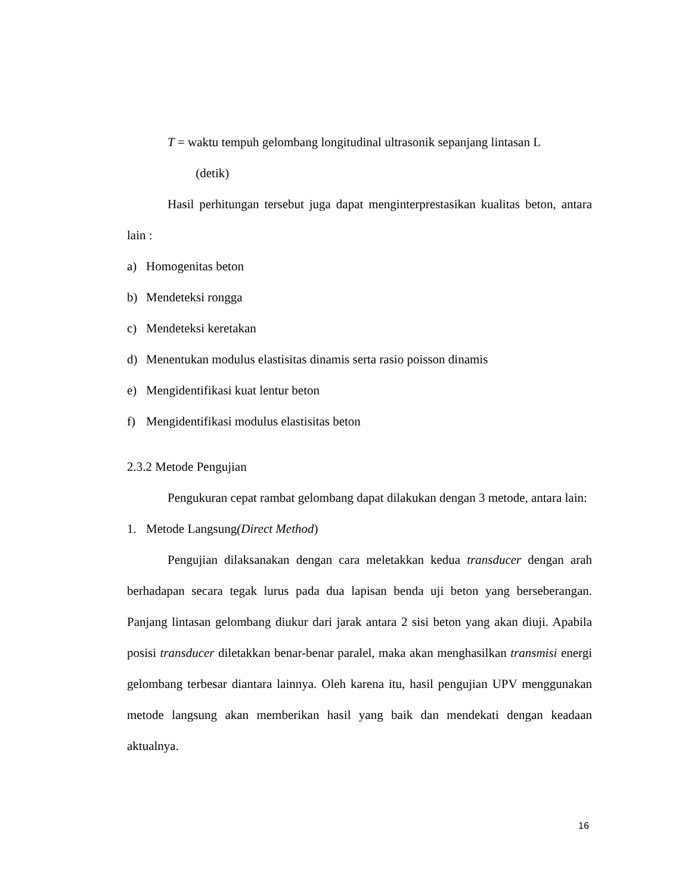T = waktu tempuh gelombang longitudinal ultrasonik sepanjang lintasan L
(detik)
Hasil perhitungan tersebut juga dapat menginterprestasikan kualitas beton, antara lain :
a) Homogenitas beton
b) Mendeteksi rongga
c) Mendeteksi keretakan
d) Menentukan modulus elastisitas dinamis serta rasio poisson dinamis
e) Mengidentifikasi kuat lentur beton
f) Mengidentifikasi modulus elastisitas beton
2.3.2 Metode Pengujian
Pengukuran cepat rambat gelombang dapat dilakukan dengan 3 metode, antara lain:
1. Metode Langsung (Direct Method)
Pengujian dilaksanakan dengan cara meletakkan kedua transducer dengan arah berhadapan secara tegak lurus pada dua lapisan benda uji beton yang berseberangan. Panjang lintasan gelombang diukur dari jarak antara 2 sisi beton yang akan diuji. Apabila posisi transducer diletakkan benar-benar paralel, maka akan menghasilkan transmisi energi gelombang terbesar diantara lainnya. Oleh karena itu, hasil pengujian UPV menggunakan metode langsung akan memberikan hasil yang baik dan mendekati dengan keadaan aktualnya.
16